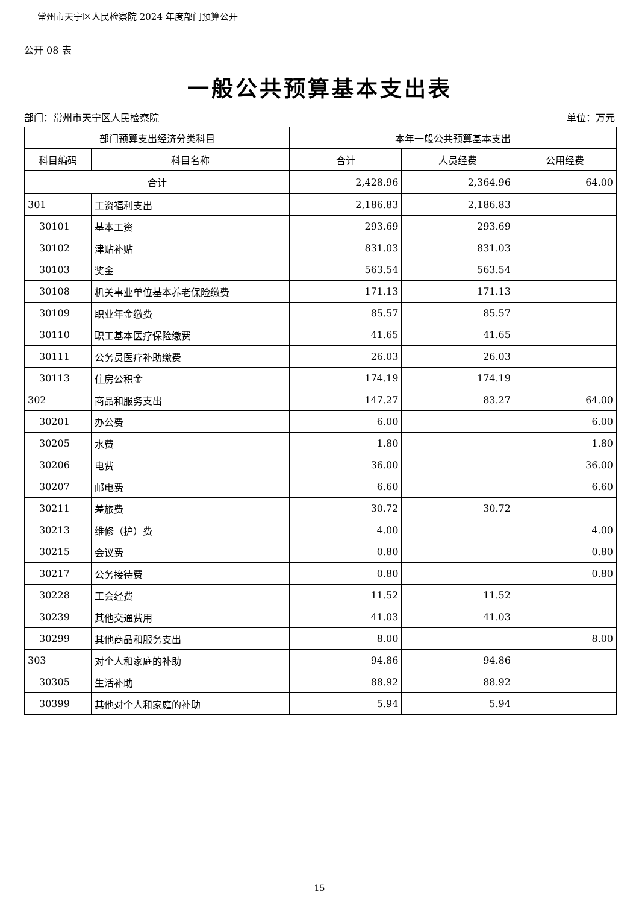常州市天宁区人民检察院 2024 年度部门预算公开
公开 08 表
一般公共预算基本支出表
部门：常州市天宁区人民检察院 单位：万元
| 部门预算支出经济分类科目 | | 本年一般公共预算基本支出 | | |
| --- | --- | --- | --- | --- |
| 科目编码 | 科目名称 | 合计 | 人员经费 | 公用经费 |
| 合计 | | 2,428.96 | 2,364.96 | 64.00 |
| 301 | 工资福利支出 | 2,186.83 | 2,186.83 | |
| 30101 | 基本工资 | 293.69 | 293.69 | |
| 30102 | 津贴补贴 | 831.03 | 831.03 | |
| 30103 | 奖金 | 563.54 | 563.54 | |
| 30108 | 机关事业单位基本养老保险缴费 | 171.13 | 171.13 | |
| 30109 | 职业年金缴费 | 85.57 | 85.57 | |
| 30110 | 职工基本医疗保险缴费 | 41.65 | 41.65 | |
| 30111 | 公务员医疗补助缴费 | 26.03 | 26.03 | |
| 30113 | 住房公积金 | 174.19 | 174.19 | |
| 302 | 商品和服务支出 | 147.27 | 83.27 | 64.00 |
| 30201 | 办公费 | 6.00 | | 6.00 |
| 30205 | 水费 | 1.80 | | 1.80 |
| 30206 | 电费 | 36.00 | | 36.00 |
| 30207 | 邮电费 | 6.60 | | 6.60 |
| 30211 | 差旅费 | 30.72 | 30.72 | |
| 30213 | 维修（护）费 | 4.00 | | 4.00 |
| 30215 | 会议费 | 0.80 | | 0.80 |
| 30217 | 公务接待费 | 0.80 | | 0.80 |
| 30228 | 工会经费 | 11.52 | 11.52 | |
| 30239 | 其他交通费用 | 41.03 | 41.03 | |
| 30299 | 其他商品和服务支出 | 8.00 | | 8.00 |
| 303 | 对个人和家庭的补助 | 94.86 | 94.86 | |
| 30305 | 生活补助 | 88.92 | 88.92 | |
| 30399 | 其他对个人和家庭的补助 | 5.94 | 5.94 | |
－ 15 －